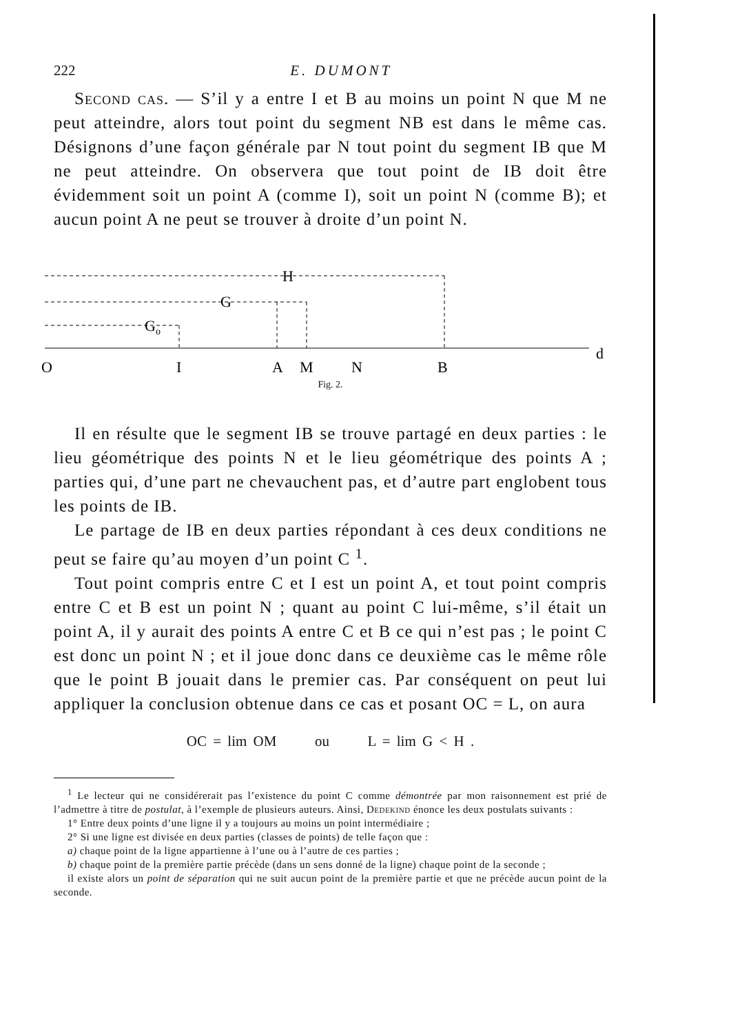222 E. DUMONT
Second cas. — S’il y a entre I et B au moins un point N que M ne peut atteindre, alors tout point du segment NB est dans le même cas. Désignons d’une façon générale par N tout point du segment IB que M ne peut atteindre. On observera que tout point de IB doit être évidemment soit un point A (comme I), soit un point N (comme B); et aucun point A ne peut se trouver à droite d’un point N.
H
G
Go
O
I
A
M
N
B
d
Fig. 2.
Il en résulte que le segment IB se trouve partagé en deux parties : le lieu géométrique des points N et le lieu géométrique des points A ; parties qui, d’une part ne chevauchent pas, et d’autre part englobent tous les points de IB.
Le partage de IB en deux parties répondant à ces deux conditions ne peut se faire qu’au moyen d’un point C <sup>1</sup>.
Tout point compris entre C et I est un point A, et tout point compris entre C et B est un point N ; quant au point C lui-même, s’il était un point A, il y aurait des points A entre C et B ce qui n’est pas ; le point C est donc un point N ; et il joue donc dans ce deuxième cas le même rôle que le point B jouait dans le premier cas. Par conséquent on peut lui appliquer la conclusion obtenue dans ce cas et posant OC = L, on aura
OC = lim OM ou L = lim G < H .
<sup>1</sup> Le lecteur qui ne considérerait pas l’existence du point C comme démontrée par mon raisonnement est prié de l’admettre à titre de postulat, à l’exemple de plusieurs auteurs. Ainsi, Dedekind énonce les deux postulats suivants :
1° Entre deux points d’une ligne il y a toujours au moins un point intermédiaire ;
2° Si une ligne est divisée en deux parties (classes de points) de telle façon que :
a) chaque point de la ligne appartienne à l’une ou à l’autre de ces parties ;
b) chaque point de la première partie précède (dans un sens donné de la ligne) chaque point de la seconde ;
il existe alors un point de séparation qui ne suit aucun point de la première partie et que ne précède aucun point de la seconde.